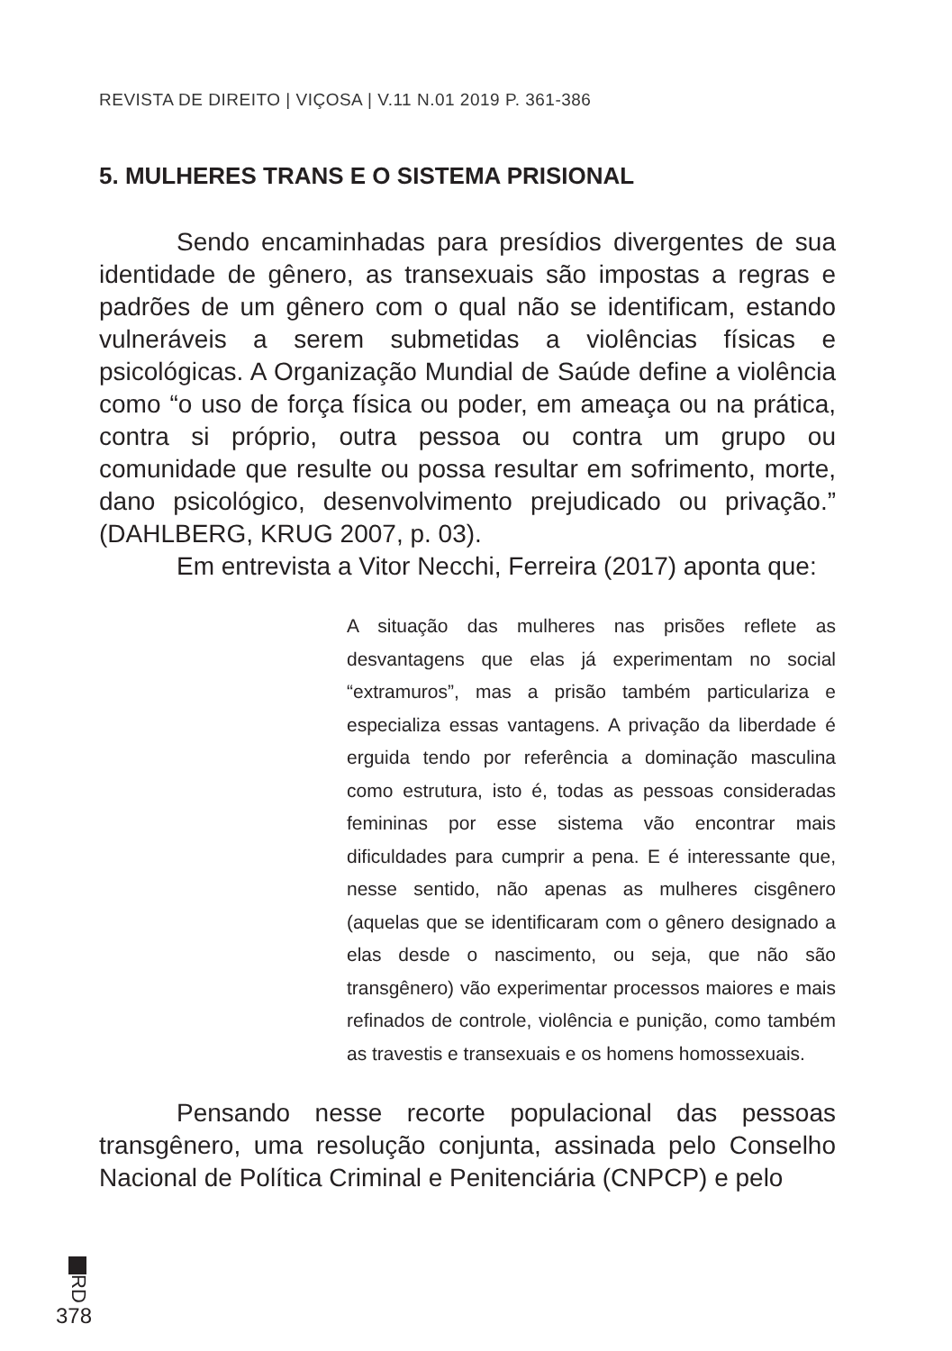REVISTA DE DIREITO | VIÇOSA | V.11 N.01 2019 P. 361-386
5. MULHERES TRANS E O SISTEMA PRISIONAL
Sendo encaminhadas para presídios divergentes de sua identidade de gênero, as transexuais são impostas a regras e padrões de um gênero com o qual não se identificam, estando vulneráveis a serem submetidas a violências físicas e psicológicas. A Organização Mundial de Saúde define a violência como “o uso de força física ou poder, em ameaça ou na prática, contra si próprio, outra pessoa ou contra um grupo ou comunidade que resulte ou possa resultar em sofrimento, morte, dano psicológico, desenvolvimento prejudicado ou privação.” (DAHLBERG, KRUG 2007, p. 03).
Em entrevista a Vitor Necchi, Ferreira (2017) aponta que:
A situação das mulheres nas prisões reflete as desvantagens que elas já experimentam no social “extramuros”, mas a prisão também particulariza e especializa essas vantagens. A privação da liberdade é erguida tendo por referência a dominação masculina como estrutura, isto é, todas as pessoas consideradas femininas por esse sistema vão encontrar mais dificuldades para cumprir a pena. E é interessante que, nesse sentido, não apenas as mulheres cisgênero (aquelas que se identificaram com o gênero designado a elas desde o nascimento, ou seja, que não são transgênero) vão experimentar processos maiores e mais refinados de controle, violência e punição, como também as travestis e transexuais e os homens homossexuais.
Pensando nesse recorte populacional das pessoas transgênero, uma resolução conjunta, assinada pelo Conselho Nacional de Política Criminal e Penitenciária (CNPCP) e pelo
RD
378